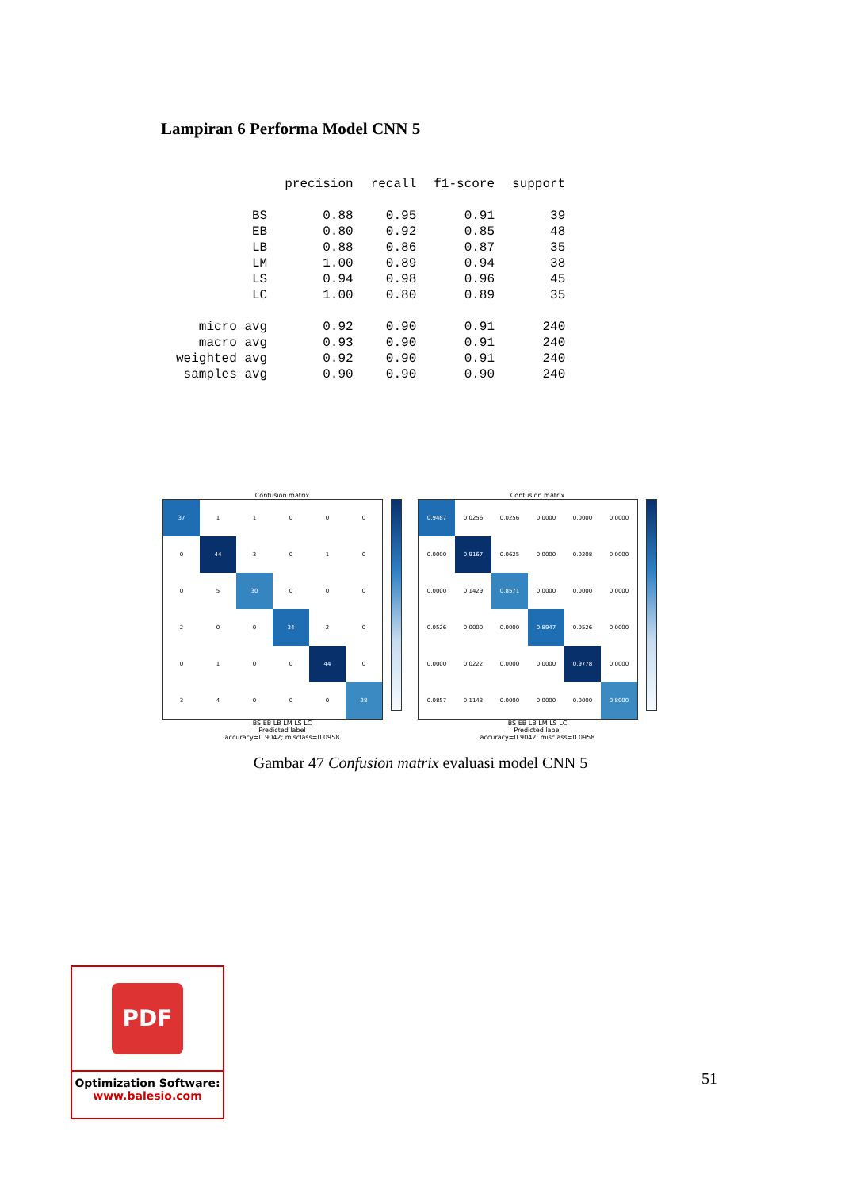Lampiran 6 Performa Model CNN 5
| | precision | recall | f1-score | support |
| --- | --- | --- | --- | --- |
| BS | 0.88 | 0.95 | 0.91 | 39 |
| EB | 0.80 | 0.92 | 0.85 | 48 |
| LB | 0.88 | 0.86 | 0.87 | 35 |
| LM | 1.00 | 0.89 | 0.94 | 38 |
| LS | 0.94 | 0.98 | 0.96 | 45 |
| LC | 1.00 | 0.80 | 0.89 | 35 |
| micro avg | 0.92 | 0.90 | 0.91 | 240 |
| macro avg | 0.93 | 0.90 | 0.91 | 240 |
| weighted avg | 0.92 | 0.90 | 0.91 | 240 |
| samples avg | 0.90 | 0.90 | 0.90 | 240 |
Confusion matrix
| 37 | 1 | 1 | 0 | 0 | 0 |
| 0 | 44 | 3 | 0 | 1 | 0 |
| 0 | 5 | 30 | 0 | 0 | 0 |
| 2 | 0 | 0 | 34 | 2 | 0 |
| 0 | 1 | 0 | 0 | 44 | 0 |
| 3 | 4 | 0 | 0 | 0 | 28 |
BS EB LB LM LS LC
Predicted label
accuracy=0.9042; misclass=0.0958
Confusion matrix
| 0.9487 | 0.0256 | 0.0256 | 0.0000 | 0.0000 | 0.0000 |
| 0.0000 | 0.9167 | 0.0625 | 0.0000 | 0.0208 | 0.0000 |
| 0.0000 | 0.1429 | 0.8571 | 0.0000 | 0.0000 | 0.0000 |
| 0.0526 | 0.0000 | 0.0000 | 0.8947 | 0.0526 | 0.0000 |
| 0.0000 | 0.0222 | 0.0000 | 0.0000 | 0.9778 | 0.0000 |
| 0.0857 | 0.1143 | 0.0000 | 0.0000 | 0.0000 | 0.8000 |
BS EB LB LM LS LC
Predicted label
accuracy=0.9042; misclass=0.0958
Gambar 47 Confusion matrix evaluasi model CNN 5
PDF
Optimization Software:
www.balesio.com
51